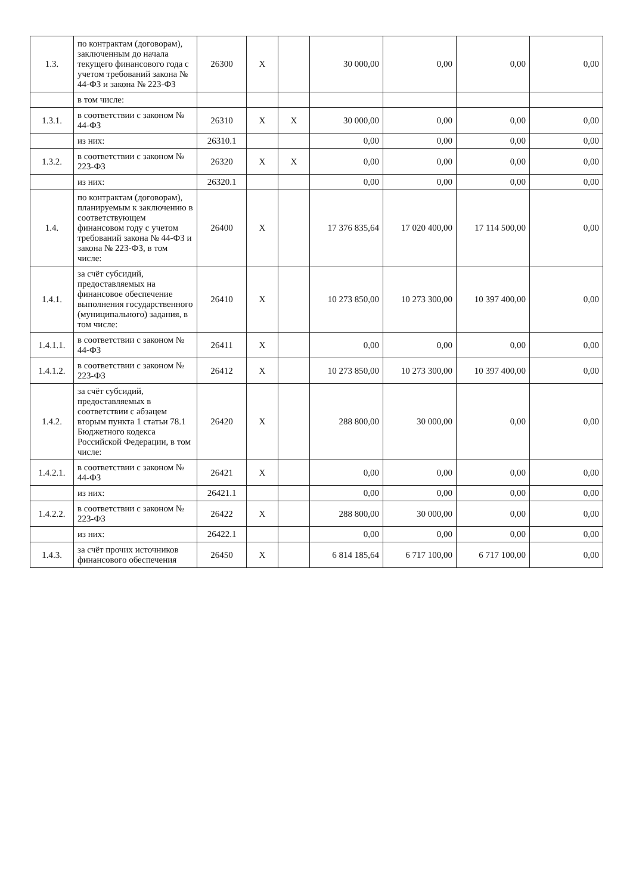| 1.3. | по контрактам (договорам), заключенным до начала текущего финансового года с учетом требований закона № 44-ФЗ и закона № 223-ФЗ | 26300 | X | | 30 000,00 | 0,00 | 0,00 | 0,00 |
| | в том числе: | | | | | | | |
| 1.3.1. | в соответствии с законом № 44-ФЗ | 26310 | X | X | 30 000,00 | 0,00 | 0,00 | 0,00 |
| | из них: | 26310.1 | | | 0,00 | 0,00 | 0,00 | 0,00 |
| 1.3.2. | в соответствии с законом № 223-ФЗ | 26320 | X | X | 0,00 | 0,00 | 0,00 | 0,00 |
| | из них: | 26320.1 | | | 0,00 | 0,00 | 0,00 | 0,00 |
| 1.4. | по контрактам (договорам), планируемым к заключению в соответствующем финансовом году с учетом требований закона № 44-ФЗ и закона № 223-ФЗ, в том числе: | 26400 | X | | 17 376 835,64 | 17 020 400,00 | 17 114 500,00 | 0,00 |
| 1.4.1. | за счёт субсидий, предоставляемых на финансовое обеспечение выполнения государственного (муниципального) задания, в том числе: | 26410 | X | | 10 273 850,00 | 10 273 300,00 | 10 397 400,00 | 0,00 |
| 1.4.1.1. | в соответствии с законом № 44-ФЗ | 26411 | X | | 0,00 | 0,00 | 0,00 | 0,00 |
| 1.4.1.2. | в соответствии с законом № 223-ФЗ | 26412 | X | | 10 273 850,00 | 10 273 300,00 | 10 397 400,00 | 0,00 |
| 1.4.2. | за счёт субсидий, предоставляемых в соответствии с абзацем вторым пункта 1 статьи 78.1 Бюджетного кодекса Российской Федерации, в том числе: | 26420 | X | | 288 800,00 | 30 000,00 | 0,00 | 0,00 |
| 1.4.2.1. | в соответствии с законом № 44-ФЗ | 26421 | X | | 0,00 | 0,00 | 0,00 | 0,00 |
| | из них: | 26421.1 | | | 0,00 | 0,00 | 0,00 | 0,00 |
| 1.4.2.2. | в соответствии с законом № 223-ФЗ | 26422 | X | | 288 800,00 | 30 000,00 | 0,00 | 0,00 |
| | из них: | 26422.1 | | | 0,00 | 0,00 | 0,00 | 0,00 |
| 1.4.3. | за счёт прочих источников финансового обеспечения | 26450 | X | | 6 814 185,64 | 6 717 100,00 | 6 717 100,00 | 0,00 |